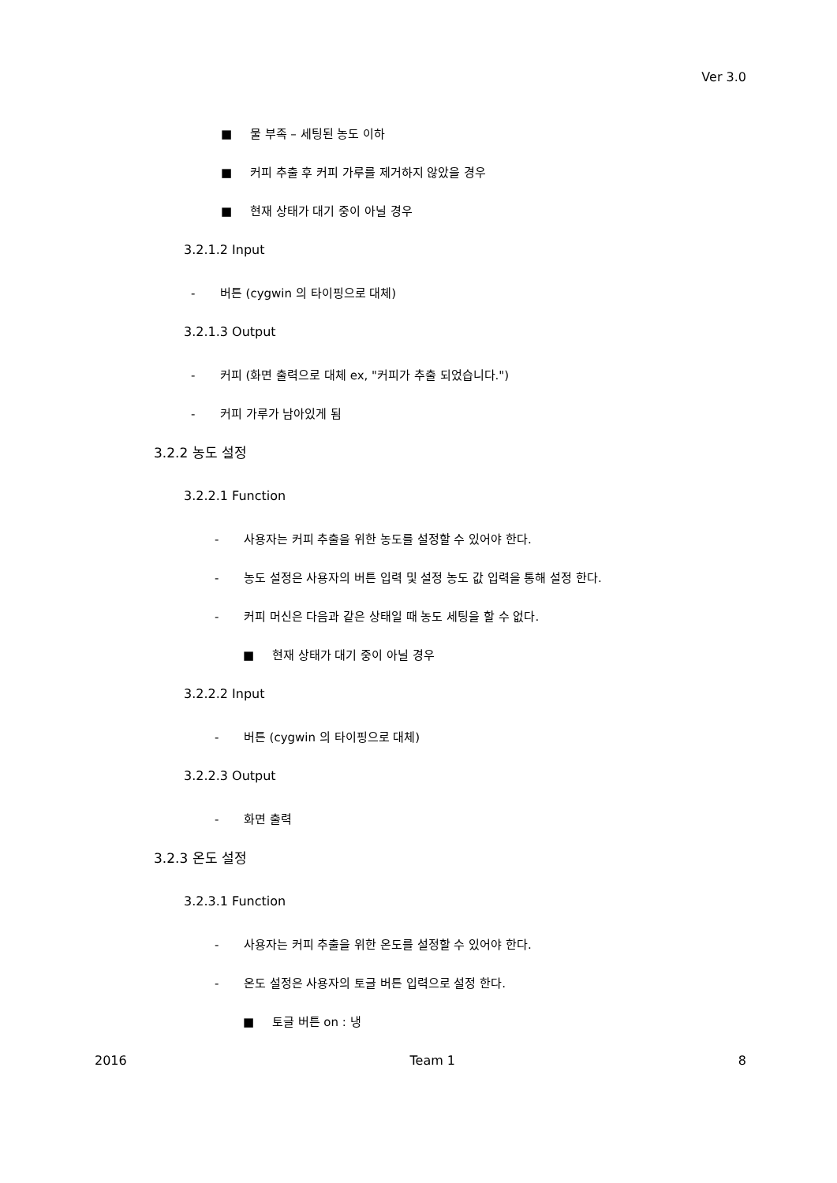Ver 3.0
■ 물 부족 – 세팅된 농도 이하
■ 커피 추출 후 커피 가루를 제거하지 않았을 경우
■ 현재 상태가 대기 중이 아닐 경우
3.2.1.2 Input
- 버튼 (cygwin 의 타이핑으로 대체)
3.2.1.3 Output
- 커피 (화면 출력으로 대체 ex, "커피가 추출 되었습니다.")
- 커피 가루가 남아있게 됨
3.2.2 농도 설정
3.2.2.1 Function
- 사용자는 커피 추출을 위한 농도를 설정할 수 있어야 한다.
- 농도 설정은 사용자의 버튼 입력 및 설정 농도 값 입력을 통해 설정 한다.
- 커피 머신은 다음과 같은 상태일 때 농도 세팅을 할 수 없다.
■ 현재 상태가 대기 중이 아닐 경우
3.2.2.2 Input
- 버튼 (cygwin 의 타이핑으로 대체)
3.2.2.3 Output
- 화면 출력
3.2.3 온도 설정
3.2.3.1 Function
- 사용자는 커피 추출을 위한 온도를 설정할 수 있어야 한다.
- 온도 설정은 사용자의 토글 버튼 입력으로 설정 한다.
■ 토글 버튼 on : 냉
2016 Team 1 8